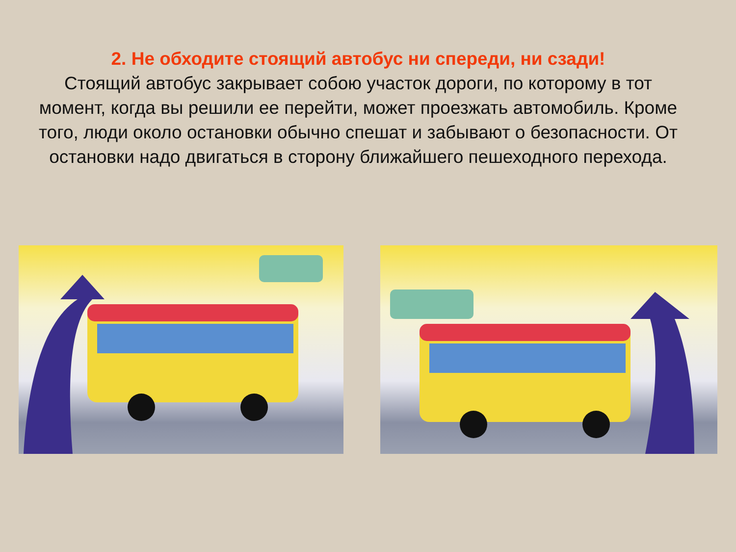2. Не обходите стоящий автобус ни спереди, ни сзади!
Стоящий автобус закрывает собою участок дороги, по которому в тот момент, когда вы решили ее перейти, может проезжать автомобиль. Кроме того, люди около остановки обычно спешат и забывают о безопасности. От остановки надо двигаться в сторону ближайшего пешеходного перехода.